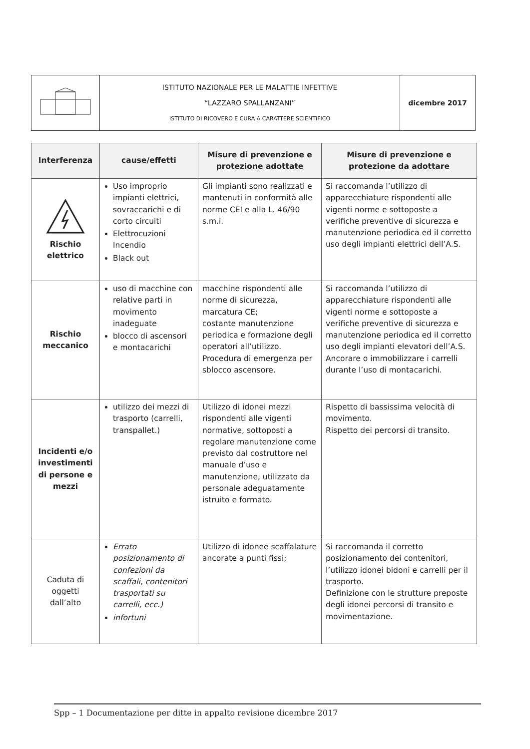| | ISTITUTO NAZIONALE PER LE MALATTIE INFETTIVE “LAZZARO SPALLANZANI” ISTITUTO DI RICOVERO E CURA A CARATTERE SCIENTIFICO | dicembre 2017 |
| Interferenza | cause/effetti | Misure di prevenzione e protezione adottate | Misure di prevenzione e protezione da adottare |
| --- | --- | --- | --- |
| Rischio elettrico | Uso improprio impianti elettrici, sovraccarichi e di corto circuiti Elettrocuzioni Incendio Black out | Gli impianti sono realizzati e mantenuti in conformità alle norme CEI e alla L. 46/90 s.m.i. | Si raccomanda l’utilizzo di apparecchiature rispondenti alle vigenti norme e sottoposte a verifiche preventive di sicurezza e manutenzione periodica ed il corretto uso degli impianti elettrici dell’A.S. |
| Rischio meccanico | uso di macchine con relative parti in movimento inadeguate blocco di ascensori e montacarichi | macchine rispondenti alle norme di sicurezza, marcatura CE; costante manutenzione periodica e formazione degli operatori all’utilizzo. Procedura di emergenza per sblocco ascensore. | Si raccomanda l’utilizzo di apparecchiature rispondenti alle vigenti norme e sottoposte a verifiche preventive di sicurezza e manutenzione periodica ed il corretto uso degli impianti elevatori dell’A.S. Ancorare o immobilizzare i carrelli durante l’uso di montacarichi. |
| Incidenti e/o investimenti di persone e mezzi | utilizzo dei mezzi di trasporto (carrelli, transpallet.) | Utilizzo di idonei mezzi rispondenti alle vigenti normative, sottoposti a regolare manutenzione come previsto dal costruttore nel manuale d’uso e manutenzione, utilizzato da personale adeguatamente istruito e formato. | Rispetto di bassissima velocità di movimento. Rispetto dei percorsi di transito. |
| Caduta di oggetti dall’alto | Errato posizionamento di confezioni da scaffali, contenitori trasportati su carrelli, ecc.) infortuni | Utilizzo di idonee scaffalature ancorate a punti fissi; | Si raccomanda il corretto posizionamento dei contenitori, l’utilizzo idonei bidoni e carrelli per il trasporto. Definizione con le strutture preposte degli idonei percorsi di transito e movimentazione. |
Spp – 1 Documentazione per ditte in appalto revisione dicembre 2017